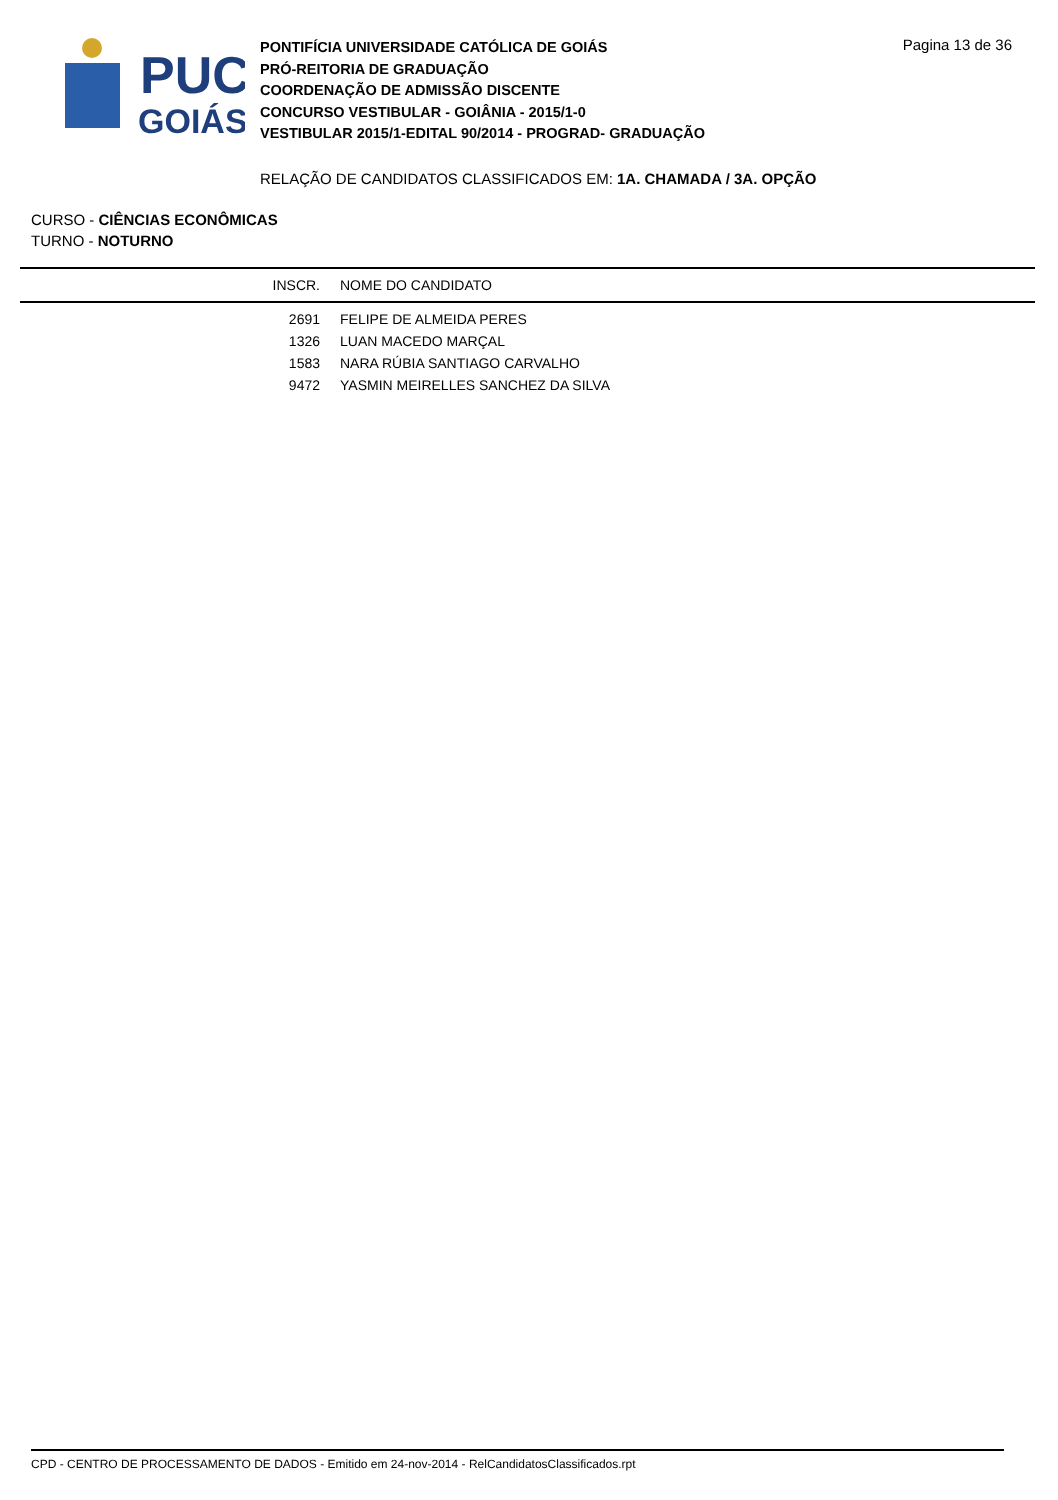PUC
GOIÁS
PONTIFÍCIA UNIVERSIDADE CATÓLICA DE GOIÁS
PRÓ-REITORIA DE GRADUAÇÃO
COORDENAÇÃO DE ADMISSÃO DISCENTE
CONCURSO VESTIBULAR - GOIÂNIA - 2015/1-0
VESTIBULAR 2015/1-EDITAL 90/2014 - PROGRAD- GRADUAÇÃO
Pagina 13 de 36
RELAÇÃO DE CANDIDATOS CLASSIFICADOS EM: 1A. CHAMADA / 3A. OPÇÃO
CURSO - CIÊNCIAS ECONÔMICAS
TURNO - NOTURNO
| INSCR. | NOME DO CANDIDATO |
| --- | --- |
| 2691 | FELIPE DE ALMEIDA PERES |
| 1326 | LUAN MACEDO MARÇAL |
| 1583 | NARA RÚBIA SANTIAGO CARVALHO |
| 9472 | YASMIN MEIRELLES SANCHEZ DA SILVA |
CPD - CENTRO DE PROCESSAMENTO DE DADOS - Emitido em 24-nov-2014 - RelCandidatosClassificados.rpt